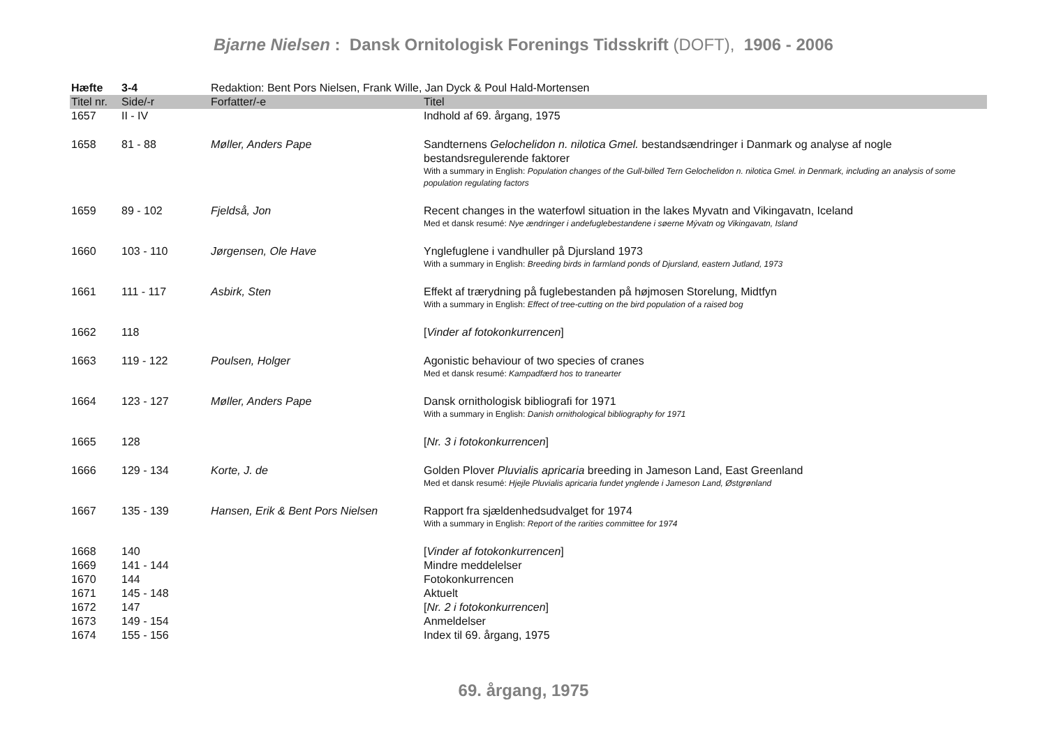Bjarne Nielsen : Dansk Ornitologisk Forenings Tidsskrift (DOFT), 1906 - 2006
| Hæfte | 3-4 | Redaktion: Bent Pors Nielsen, Frank Wille, Jan Dyck & Poul Hald-Mortensen | |
| Titel nr. | Side/-r | Forfatter/-e | Titel |
| 1657 | II - IV | | Indhold af 69. årgang, 1975 |
| 1658 | 81 - 88 | Møller, Anders Pape | Sandternens Gelochelidon n. nilotica Gmel. bestandsændringer i Danmark og analyse af nogle bestandsregulerende faktorer With a summary in English: Population changes of the Gull-billed Tern Gelochelidon n. nilotica Gmel. in Denmark, including an analysis of some population regulating factors |
| 1659 | 89 - 102 | Fjeldså, Jon | Recent changes in the waterfowl situation in the lakes Myvatn and Vikingavatn, Iceland Med et dansk resumé: Nye ændringer i andefuglebestandene i søerne Mývatn og Vikingavatn, Island |
| 1660 | 103 - 110 | Jørgensen, Ole Have | Ynglefuglene i vandhuller på Djursland 1973 With a summary in English: Breeding birds in farmland ponds of Djursland, eastern Jutland, 1973 |
| 1661 | 111 - 117 | Asbirk, Sten | Effekt af trærydning på fuglebestanden på højmosen Storelung, Midtfyn With a summary in English: Effect of tree-cutting on the bird population of a raised bog |
| 1662 | 118 | | [ Vinder af fotokonkurrencen ] |
| 1663 | 119 - 122 | Poulsen, Holger | Agonistic behaviour of two species of cranes Med et dansk resumé: Kampadfærd hos to tranearter |
| 1664 | 123 - 127 | Møller, Anders Pape | Dansk ornithologisk bibliografi for 1971 With a summary in English: Danish ornithological bibliography for 1971 |
| 1665 | 128 | | [ Nr. 3 i fotokonkurrencen ] |
| 1666 | 129 - 134 | Korte, J. de | Golden Plover Pluvialis apricaria breeding in Jameson Land, East Greenland Med et dansk resumé: Hjejle Pluvialis apricaria fundet ynglende i Jameson Land, Østgrønland |
| 1667 | 135 - 139 | Hansen, Erik & Bent Pors Nielsen | Rapport fra sjældenhedsudvalget for 1974 With a summary in English: Report of the rarities committee for 1974 |
| 1668 | 140 | | [ Vinder af fotokonkurrencen ] |
| 1669 | 141 - 144 | | Mindre meddelelser |
| 1670 | 144 | | Fotokonkurrencen |
| 1671 | 145 - 148 | | Aktuelt |
| 1672 | 147 | | [ Nr. 2 i fotokonkurrencen ] |
| 1673 | 149 - 154 | | Anmeldelser |
| 1674 | 155 - 156 | | Index til 69. årgang, 1975 |
69. årgang, 1975